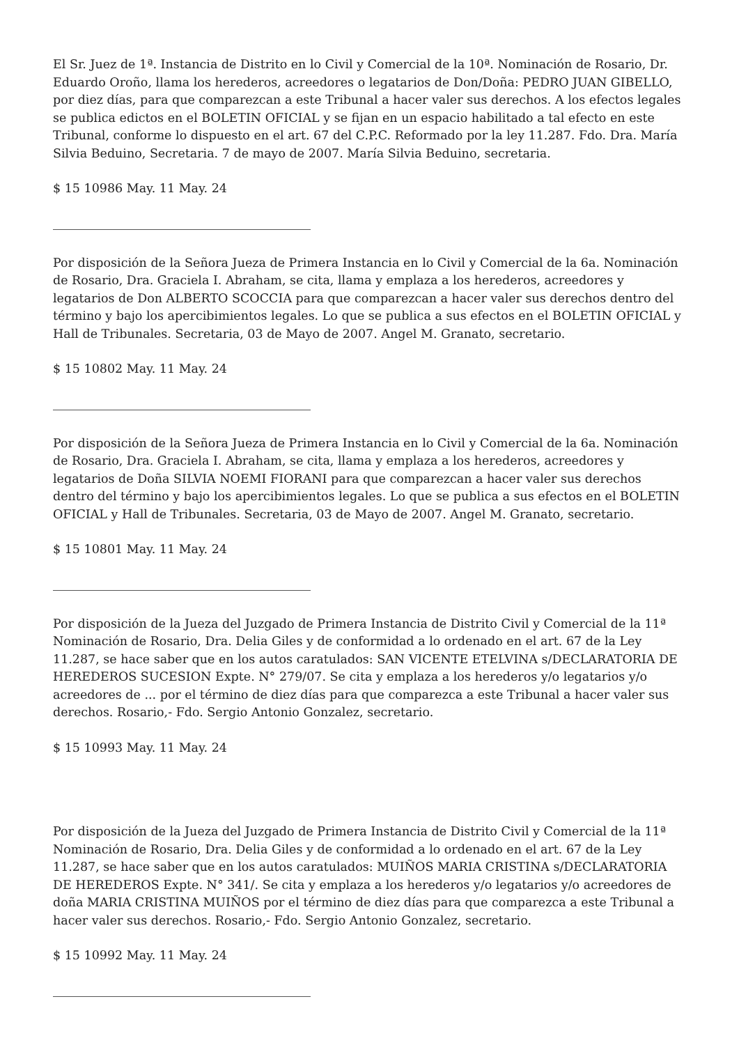El Sr. Juez de 1ª. Instancia de Distrito en lo Civil y Comercial de la 10ª. Nominación de Rosario, Dr. Eduardo Oroño, llama los herederos, acreedores o legatarios de Don/Doña: PEDRO JUAN GIBELLO, por diez días, para que comparezcan a este Tribunal a hacer valer sus derechos. A los efectos legales se publica edictos en el BOLETIN OFICIAL y se fijan en un espacio habilitado a tal efecto en este Tribunal, conforme lo dispuesto en el art. 67 del C.P.C. Reformado por la ley 11.287. Fdo. Dra. María Silvia Beduino, Secretaria. 7 de mayo de 2007. María Silvia Beduino, secretaria.
$ 15 10986 May. 11 May. 24
Por disposición de la Señora Jueza de Primera Instancia en lo Civil y Comercial de la 6a. Nominación de Rosario, Dra. Graciela I. Abraham, se cita, llama y emplaza a los herederos, acreedores y legatarios de Don ALBERTO SCOCCIA para que comparezcan a hacer valer sus derechos dentro del término y bajo los apercibimientos legales. Lo que se publica a sus efectos en el BOLETIN OFICIAL y Hall de Tribunales. Secretaria, 03 de Mayo de 2007. Angel M. Granato, secretario.
$ 15 10802 May. 11 May. 24
Por disposición de la Señora Jueza de Primera Instancia en lo Civil y Comercial de la 6a. Nominación de Rosario, Dra. Graciela I. Abraham, se cita, llama y emplaza a los herederos, acreedores y legatarios de Doña SILVIA NOEMI FIORANI para que comparezcan a hacer valer sus derechos dentro del término y bajo los apercibimientos legales. Lo que se publica a sus efectos en el BOLETIN OFICIAL y Hall de Tribunales. Secretaria, 03 de Mayo de 2007. Angel M. Granato, secretario.
$ 15 10801 May. 11 May. 24
Por disposición de la Jueza del Juzgado de Primera Instancia de Distrito Civil y Comercial de la 11ª Nominación de Rosario, Dra. Delia Giles y de conformidad a lo ordenado en el art. 67 de la Ley 11.287, se hace saber que en los autos caratulados: SAN VICENTE ETELVINA s/DECLARATORIA DE HEREDEROS SUCESION Expte. N° 279/07. Se cita y emplaza a los herederos y/o legatarios y/o acreedores de ... por el término de diez días para que comparezca a este Tribunal a hacer valer sus derechos. Rosario,- Fdo. Sergio Antonio Gonzalez, secretario.
$ 15 10993 May. 11 May. 24
Por disposición de la Jueza del Juzgado de Primera Instancia de Distrito Civil y Comercial de la 11ª Nominación de Rosario, Dra. Delia Giles y de conformidad a lo ordenado en el art. 67 de la Ley 11.287, se hace saber que en los autos caratulados: MUIÑOS MARIA CRISTINA s/DECLARATORIA DE HEREDEROS Expte. N° 341/. Se cita y emplaza a los herederos y/o legatarios y/o acreedores de doña MARIA CRISTINA MUIÑOS por el término de diez días para que comparezca a este Tribunal a hacer valer sus derechos. Rosario,- Fdo. Sergio Antonio Gonzalez, secretario.
$ 15 10992 May. 11 May. 24